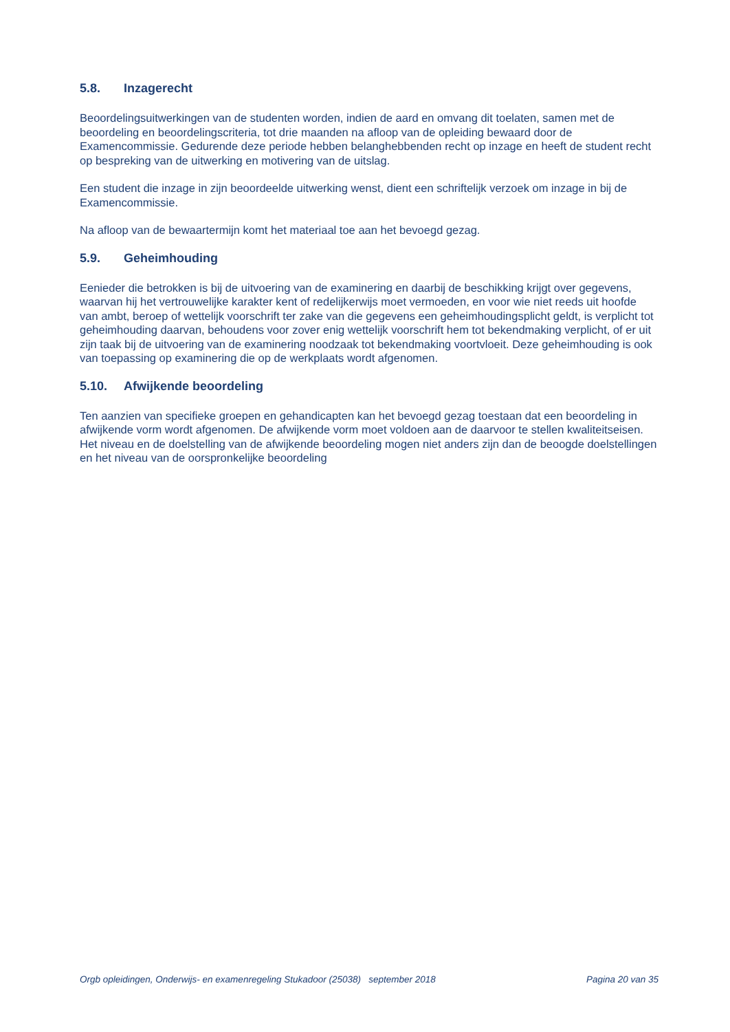5.8. Inzagerecht
Beoordelingsuitwerkingen van de studenten worden, indien de aard en omvang dit toelaten, samen met de beoordeling en beoordelingscriteria, tot drie maanden na afloop van de opleiding bewaard door de Examencommissie. Gedurende deze periode hebben belanghebbenden recht op inzage en heeft de student recht op bespreking van de uitwerking en motivering van de uitslag.
Een student die inzage in zijn beoordeelde uitwerking wenst, dient een schriftelijk verzoek om inzage in bij de Examencommissie.
Na afloop van de bewaartermijn komt het materiaal toe aan het bevoegd gezag.
5.9. Geheimhouding
Eenieder die betrokken is bij de uitvoering van de examinering en daarbij de beschikking krijgt over gegevens, waarvan hij het vertrouwelijke karakter kent of redelijkerwijs moet vermoeden, en voor wie niet reeds uit hoofde van ambt, beroep of wettelijk voorschrift ter zake van die gegevens een geheimhoudingsplicht geldt, is verplicht tot geheimhouding daarvan, behoudens voor zover enig wettelijk voorschrift hem tot bekendmaking verplicht, of er uit zijn taak bij de uitvoering van de examinering noodzaak tot bekendmaking voortvloeit. Deze geheimhouding is ook van toepassing op examinering die op de werkplaats wordt afgenomen.
5.10. Afwijkende beoordeling
Ten aanzien van specifieke groepen en gehandicapten kan het bevoegd gezag toestaan dat een beoordeling in afwijkende vorm wordt afgenomen. De afwijkende vorm moet voldoen aan de daarvoor te stellen kwaliteitseisen. Het niveau en de doelstelling van de afwijkende beoordeling mogen niet anders zijn dan de beoogde doelstellingen en het niveau van de oorspronkelijke beoordeling
Orgb opleidingen, Onderwijs- en examenregeling Stukadoor (25038) september 2018 Pagina 20 van 35